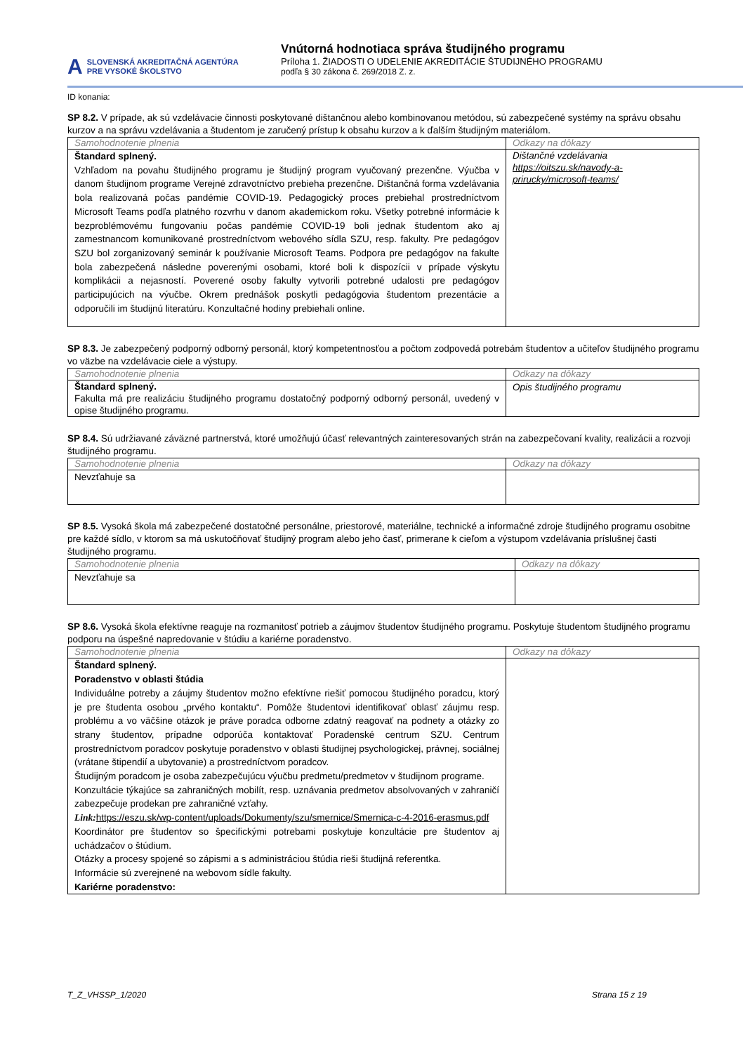A SLOVENSKÁ AKREDITAČNÁ AGENTÚRA
PRE VYSOKÉ ŠKOLSTVO
Vnútorná hodnotiaca správa študijného programu
Príloha 1. ŽIADOSTI O UDELENIE AKREDITÁCIE ŠTUDIJNÉHO PROGRAMU
podľa § 30 zákona č. 269/2018 Z. z.
ID konania:
SP 8.2. V prípade, ak sú vzdelávacie činnosti poskytované dištančnou alebo kombinovanou metódou, sú zabezpečené systémy na správu obsahu kurzov a na správu vzdelávania a študentom je zaručený prístup k obsahu kurzov a k ďalším študijným materiálom.
| Samohodnotenie plnenia | Odkazy na dôkazy |
| --- | --- |
| Štandard splnený. Vzhľadom na povahu študijného programu je študijný program vyučovaný prezenčne. Výučba v danom študijnom programe Verejné zdravotníctvo prebieha prezenčne. Dištančná forma vzdelávania bola realizovaná počas pandémie COVID-19. Pedagogický proces prebiehal prostredníctvom Microsoft Teams podľa platného rozvrhu v danom akademickom roku. Všetky potrebné informácie k bezproblémovému fungovaniu počas pandémie COVID-19 boli jednak študentom ako aj zamestnancom komunikované prostredníctvom webového sídla SZU, resp. fakulty. Pre pedagógov SZU bol zorganizovaný seminár k používanie Microsoft Teams. Podpora pre pedagógov na fakulte bola zabezpečená následne poverenými osobami, ktoré boli k dispozícii v prípade výskytu komplikácii a nejasností. Poverené osoby fakulty vytvorili potrebné udalosti pre pedagógov participujúcich na výučbe. Okrem prednášok poskytli pedagógovia študentom prezentácie a odporučili im študijnú literatúru. Konzultačné hodiny prebiehali online. | Dištančné vzdelávania https://oitszu.sk/navody-a-prirucky/microsoft-teams/ |
SP 8.3. Je zabezpečený podporný odborný personál, ktorý kompetentnosťou a počtom zodpovedá potrebám študentov a učiteľov študijného programu vo väzbe na vzdelávacie ciele a výstupy.
| Samohodnotenie plnenia | Odkazy na dôkazy |
| --- | --- |
| Štandard splnený. Fakulta má pre realizáciu študijného programu dostatočný podporný odborný personál, uvedený v opise študijného programu. | Opis študijného programu |
SP 8.4. Sú udržiavané záväzné partnerstvá, ktoré umožňujú účasť relevantných zainteresovaných strán na zabezpečovaní kvality, realizácii a rozvoji študijného programu.
| Samohodnotenie plnenia | Odkazy na dôkazy |
| --- | --- |
| Nevzťahuje sa | |
SP 8.5. Vysoká škola má zabezpečené dostatočné personálne, priestorové, materiálne, technické a informačné zdroje študijného programu osobitne pre každé sídlo, v ktorom sa má uskutočňovať študijný program alebo jeho časť, primerane k cieľom a výstupom vzdelávania príslušnej časti študijného programu.
| Samohodnotenie plnenia | Odkazy na dôkazy |
| --- | --- |
| Nevzťahuje sa | |
SP 8.6. Vysoká škola efektívne reaguje na rozmanitosť potrieb a záujmov študentov študijného programu. Poskytuje študentom študijného programu podporu na úspešné napredovanie v štúdiu a kariérne poradenstvo.
| Samohodnotenie plnenia | Odkazy na dôkazy |
| --- | --- |
| Štandard splnený. Poradenstvo v oblasti štúdia Individuálne potreby a záujmy študentov možno efektívne riešiť pomocou študijného poradcu, ktorý je pre študenta osobou „prvého kontaktu“. Pomôže študentovi identifikovať oblasť záujmu resp. problému a vo väčšine otázok je práve poradca odborne zdatný reagovať na podnety a otázky zo strany študentov, prípadne odporúča kontaktovať Poradenské centrum SZU. Centrum prostredníctvom poradcov poskytuje poradenstvo v oblasti študijnej psychologickej, právnej, sociálnej (vrátane štipendií a ubytovanie) a prostredníctvom poradcov. Študijným poradcom je osoba zabezpečujúcu výučbu predmetu/predmetov v študijnom programe. Konzultácie týkajúce sa zahraničných mobilít, resp. uznávania predmetov absolvovaných v zahraničí zabezpečuje prodekan pre zahraničné vzťahy. Link: https://eszu.sk/wp-content/uploads/Dokumenty/szu/smernice/Smernica-c-4-2016-erasmus.pdf Koordinátor pre študentov so špecifickými potrebami poskytuje konzultácie pre študentov aj uchádzačov o štúdium. Otázky a procesy spojené so zápismi a s administráciou štúdia rieši študijná referentka. Informácie sú zverejnené na webovom sídle fakulty. Kariérne poradenstvo: | |
T_Z_VHSSP_1/2020 Strana 15 z 19